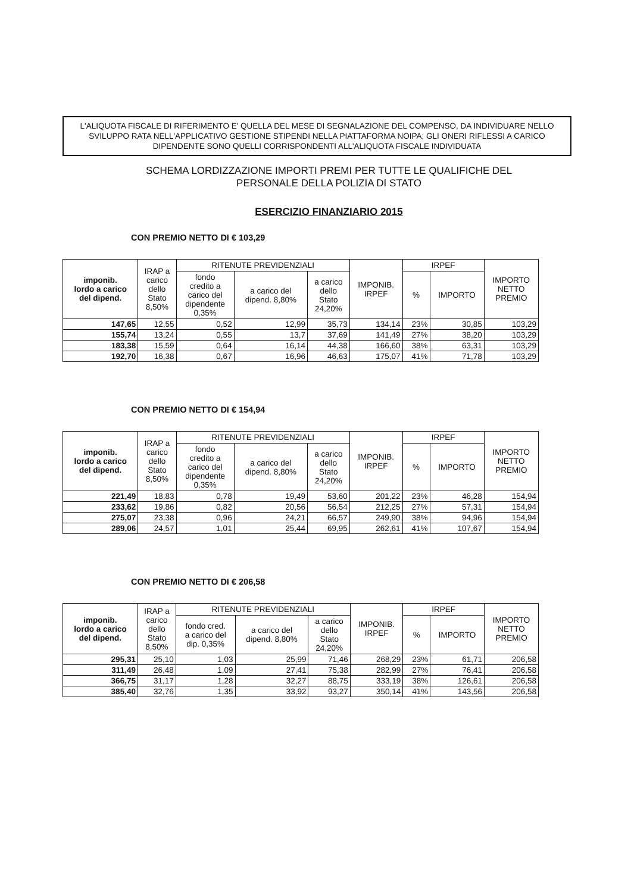L'ALIQUOTA FISCALE DI RIFERIMENTO E' QUELLA DEL MESE DI SEGNALAZIONE DEL COMPENSO, DA INDIVIDUARE NELLO SVILUPPO RATA NELL'APPLICATIVO GESTIONE STIPENDI NELLA PIATTAFORMA NOIPA; GLI ONERI RIFLESSI A CARICO DIPENDENTE SONO QUELLI CORRISPONDENTI ALL'ALIQUOTA FISCALE INDIVIDUATA
SCHEMA LORDIZZAZIONE IMPORTI PREMI PER TUTTE LE QUALIFICHE DEL
PERSONALE DELLA POLIZIA DI STATO
ESERCIZIO FINANZIARIO 2015
CON PREMIO NETTO DI € 103,29
| imponib. lordo a carico del dipend. | IRAP a carico dello Stato 8,50% | RITENUTE PREVIDENZIALI | | | IMPONIB. IRPEF | IRPEF | | IMPORTO NETTO PREMIO |
| --- | --- | --- | --- | --- | --- | --- | --- | --- |
| | | fondo credito a carico del dipendente 0,35% | a carico del dipend. 8,80% | a carico dello Stato 24,20% | | % | IMPORTO | |
| 147,65 | 12,55 | 0,52 | 12,99 | 35,73 | 134,14 | 23% | 30,85 | 103,29 |
| 155,74 | 13,24 | 0,55 | 13,7 | 37,69 | 141,49 | 27% | 38,20 | 103,29 |
| 183,38 | 15,59 | 0,64 | 16,14 | 44,38 | 166,60 | 38% | 63,31 | 103,29 |
| 192,70 | 16,38 | 0,67 | 16,96 | 46,63 | 175,07 | 41% | 71,78 | 103,29 |
CON PREMIO NETTO DI € 154,94
| imponib. lordo a carico del dipend. | IRAP a carico dello Stato 8,50% | RITENUTE PREVIDENZIALI | | | IMPONIB. IRPEF | IRPEF | | IMPORTO NETTO PREMIO |
| --- | --- | --- | --- | --- | --- | --- | --- | --- |
| | | fondo credito a carico del dipendente 0,35% | a carico del dipend. 8,80% | a carico dello Stato 24,20% | | % | IMPORTO | |
| 221,49 | 18,83 | 0,78 | 19,49 | 53,60 | 201,22 | 23% | 46,28 | 154,94 |
| 233,62 | 19,86 | 0,82 | 20,56 | 56,54 | 212,25 | 27% | 57,31 | 154,94 |
| 275,07 | 23,38 | 0,96 | 24,21 | 66,57 | 249,90 | 38% | 94,96 | 154,94 |
| 289,06 | 24,57 | 1,01 | 25,44 | 69,95 | 262,61 | 41% | 107,67 | 154,94 |
CON PREMIO NETTO DI € 206,58
| imponib. lordo a carico del dipend. | IRAP a carico dello Stato 8,50% | RITENUTE PREVIDENZIALI | | | IMPONIB. IRPEF | IRPEF | | IMPORTO NETTO PREMIO |
| --- | --- | --- | --- | --- | --- | --- | --- | --- |
| | | fondo cred. a carico del dip. 0,35% | a carico del dipend. 8,80% | a carico dello Stato 24,20% | | % | IMPORTO | |
| 295,31 | 25,10 | 1,03 | 25,99 | 71,46 | 268,29 | 23% | 61,71 | 206,58 |
| 311,49 | 26,48 | 1,09 | 27,41 | 75,38 | 282,99 | 27% | 76,41 | 206,58 |
| 366,75 | 31,17 | 1,28 | 32,27 | 88,75 | 333,19 | 38% | 126,61 | 206,58 |
| 385,40 | 32,76 | 1,35 | 33,92 | 93,27 | 350,14 | 41% | 143,56 | 206,58 |